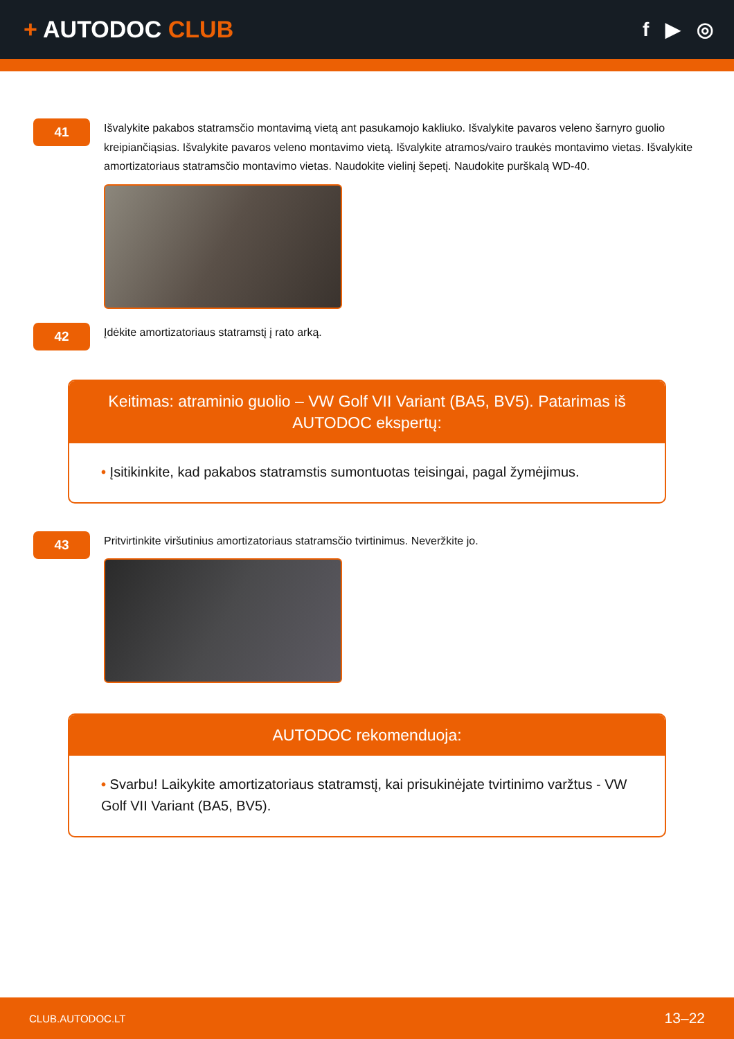+ AUTODOC CLUB
f ▶ ◎
41
Išvalykite pakabos statramsčio montavimą vietą ant pasukamojo kakliuko. Išvalykite pavaros veleno šarnyro guolio kreipiančiąsias. Išvalykite pavaros veleno montavimo vietą. Išvalykite atramos/vairo traukės montavimo vietas. Išvalykite amortizatoriaus statramsčio montavimo vietas. Naudokite vielinį šepetį. Naudokite purškalą WD-40.
42
Įdėkite amortizatoriaus statramstį į rato arką.
Keitimas: atraminio guolio – VW Golf VII Variant (BA5, BV5). Patarimas iš AUTODOC ekspertų:
• Įsitikinkite, kad pakabos statramstis sumontuotas teisingai, pagal žymėjimus.
43
Pritvirtinkite viršutinius amortizatoriaus statramsčio tvirtinimus. Neveržkite jo.
AUTODOC rekomenduoja:
• Svarbu! Laikykite amortizatoriaus statramstį, kai prisukinėjate tvirtinimo varžtus - VW Golf VII Variant (BA5, BV5).
CLUB.AUTODOC.LT 13–22